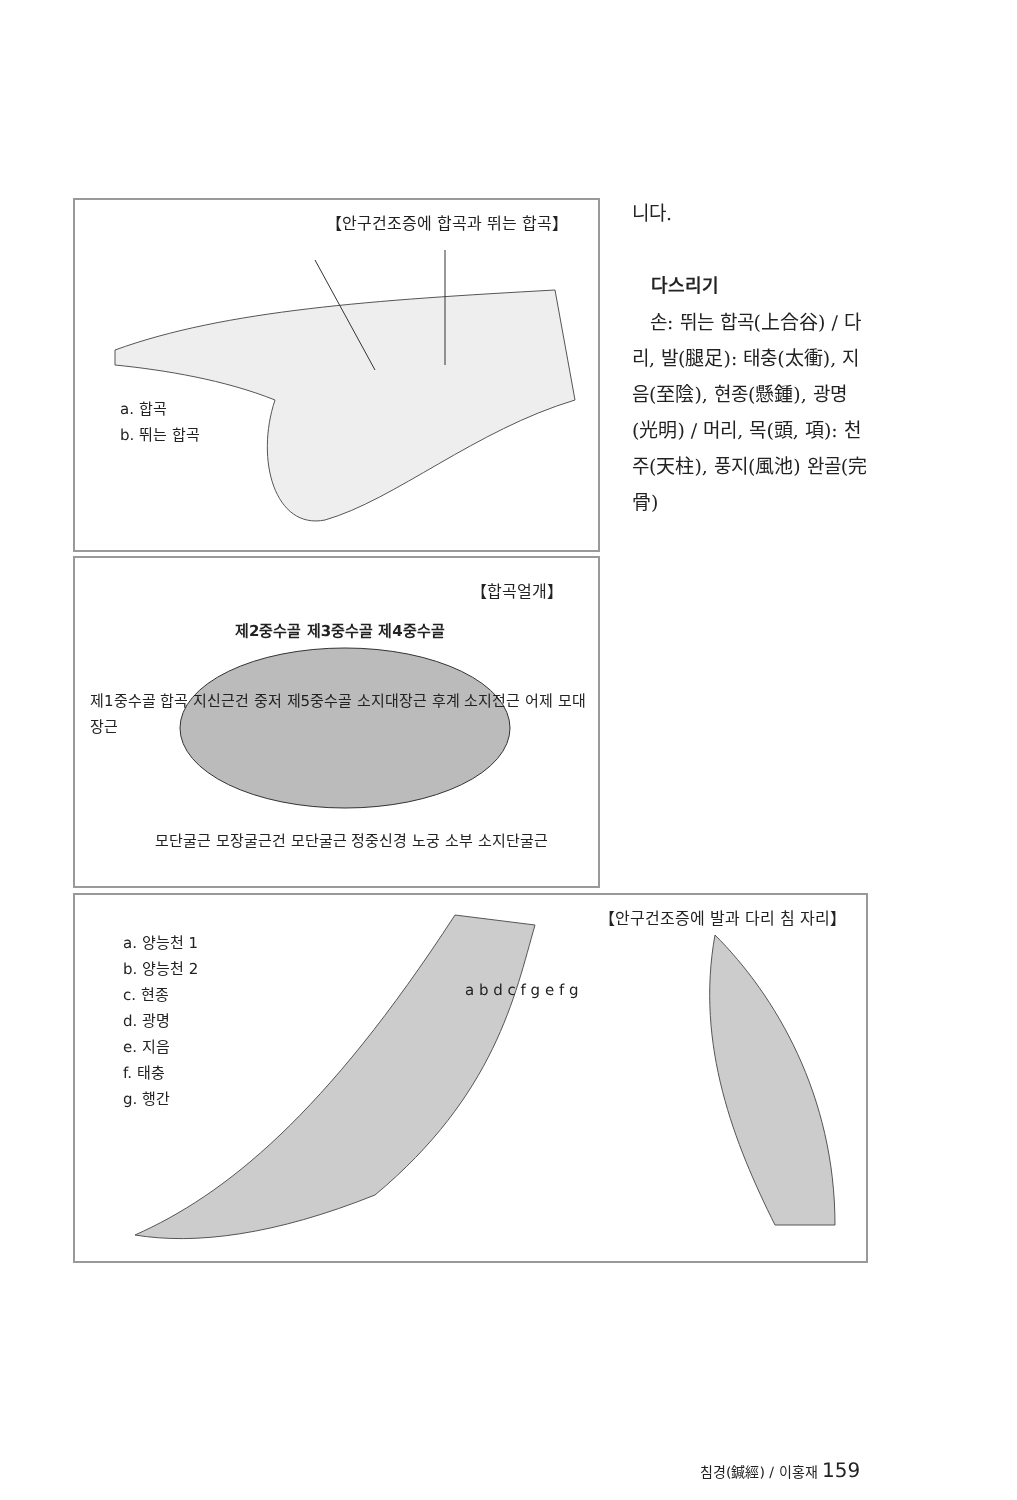【안구건조증에 합곡과 뛰는 합곡】
a. 합곡
b. 뛰는 합곡
【합곡얼개】
제2중수골 제3중수골 제4중수골
제1중수골 합곡 지신근건 중저 제5중수골 소지대장근 후계 소지전근 어제 모대장근
모단굴근 모장굴근건 모단굴근 정중신경 노궁 소부 소지단굴근
【안구건조증에 발과 다리 침 자리】
a. 양능천 1
b. 양능천 2
c. 현종
d. 광명
e. 지음
f. 태충
g. 행간
a b d c f g e f g
니다.
다스리기
손: 뛰는 합곡(上合谷) / 다리, 발(腿足): 태충(太衝), 지음(至陰), 현종(懸鍾), 광명(光明) / 머리, 목(頭, 項): 천주(天柱), 풍지(風池) 완골(完骨)
침경(鍼經) / 이홍재 159